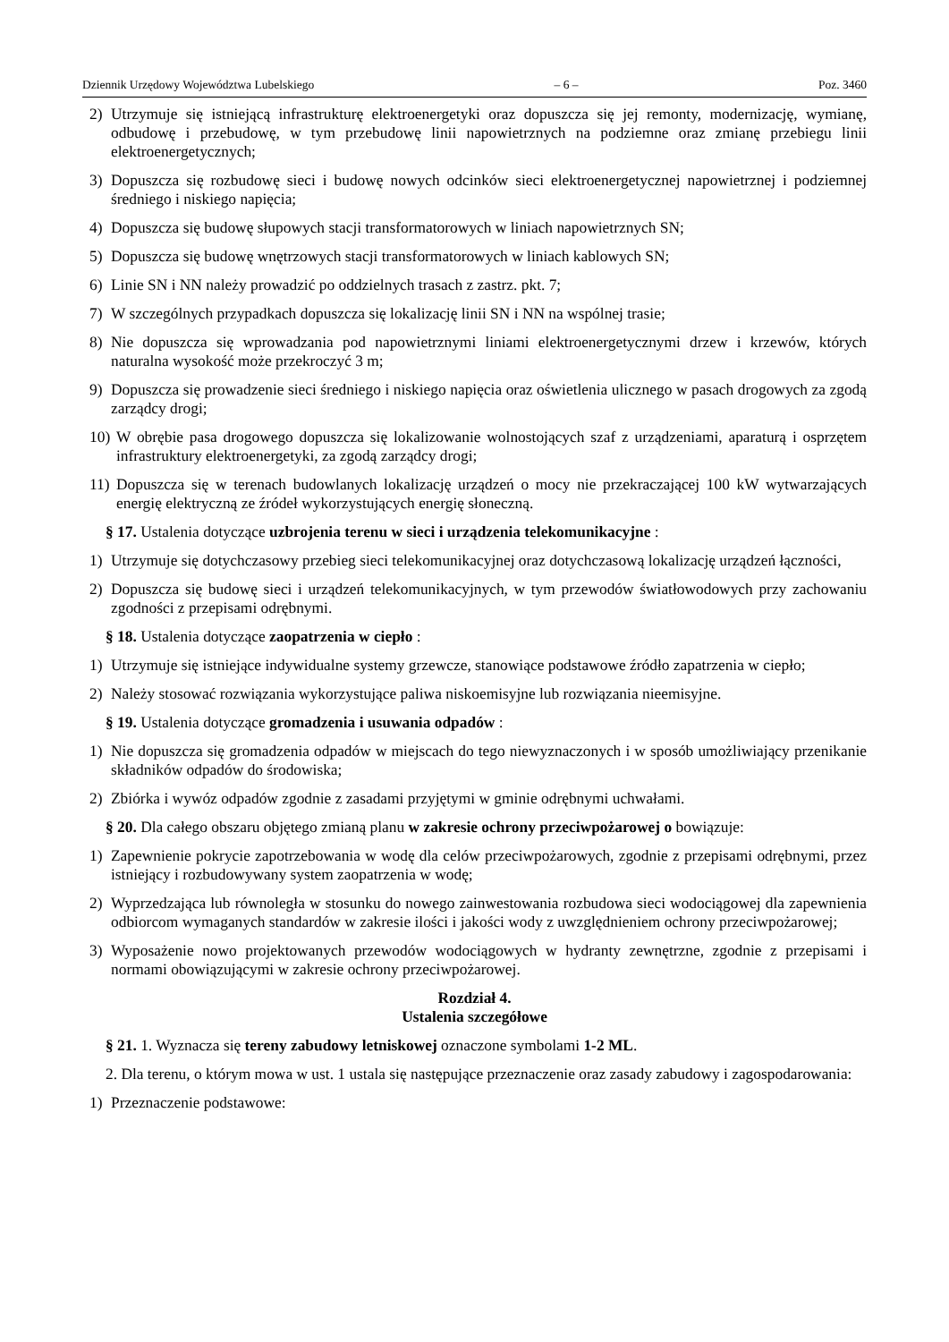Dziennik Urzędowy Województwa Lubelskiego – 6 – Poz. 3460
2) Utrzymuje się istniejącą infrastrukturę elektroenergetyki oraz dopuszcza się jej remonty, modernizację, wymianę, odbudowę i przebudowę, w tym przebudowę linii napowietrznych na podziemne oraz zmianę przebiegu linii elektroenergetycznych;
3) Dopuszcza się rozbudowę sieci i budowę nowych odcinków sieci elektroenergetycznej napowietrznej i podziemnej średniego i niskiego napięcia;
4) Dopuszcza się budowę słupowych stacji transformatorowych w liniach napowietrznych SN;
5) Dopuszcza się budowę wnętrzowych stacji transformatorowych w liniach kablowych SN;
6) Linie SN i NN należy prowadzić po oddzielnych trasach z zastrz. pkt. 7;
7) W szczególnych przypadkach dopuszcza się lokalizację linii SN i NN na wspólnej trasie;
8) Nie dopuszcza się wprowadzania pod napowietrznymi liniami elektroenergetycznymi drzew i krzewów, których naturalna wysokość może przekroczyć 3 m;
9) Dopuszcza się prowadzenie sieci średniego i niskiego napięcia oraz oświetlenia ulicznego w pasach drogowych za zgodą zarządcy drogi;
10) W obrębie pasa drogowego dopuszcza się lokalizowanie wolnostojących szaf z urządzeniami, aparaturą i osprzętem infrastruktury elektroenergetyki, za zgodą zarządcy drogi;
11) Dopuszcza się w terenach budowlanych lokalizację urządzeń o mocy nie przekraczającej 100 kW wytwarzających energię elektryczną ze źródeł wykorzystujących energię słoneczną.
§ 17. Ustalenia dotyczące uzbrojenia terenu w sieci i urządzenia telekomunikacyjne :
1) Utrzymuje się dotychczasowy przebieg sieci telekomunikacyjnej oraz dotychczasową lokalizację urządzeń łączności,
2) Dopuszcza się budowę sieci i urządzeń telekomunikacyjnych, w tym przewodów światłowodowych przy zachowaniu zgodności z przepisami odrębnymi.
§ 18. Ustalenia dotyczące zaopatrzenia w ciepło :
1) Utrzymuje się istniejące indywidualne systemy grzewcze, stanowiące podstawowe źródło zapatrzenia w ciepło;
2) Należy stosować rozwiązania wykorzystujące paliwa niskoemisyjne lub rozwiązania nieemisyjne.
§ 19. Ustalenia dotyczące gromadzenia i usuwania odpadów :
1) Nie dopuszcza się gromadzenia odpadów w miejscach do tego niewyznaczonych i w sposób umożliwiający przenikanie składników odpadów do środowiska;
2) Zbiórka i wywóz odpadów zgodnie z zasadami przyjętymi w gminie odrębnymi uchwałami.
§ 20. Dla całego obszaru objętego zmianą planu w zakresie ochrony przeciwpożarowej o bowiązuje:
1) Zapewnienie pokrycie zapotrzebowania w wodę dla celów przeciwpożarowych, zgodnie z przepisami odrębnymi, przez istniejący i rozbudowywany system zaopatrzenia w wodę;
2) Wyprzedzająca lub równoległa w stosunku do nowego zainwestowania rozbudowa sieci wodociągowej dla zapewnienia odbiorcom wymaganych standardów w zakresie ilości i jakości wody z uwzględnieniem ochrony przeciwpożarowej;
3) Wyposażenie nowo projektowanych przewodów wodociągowych w hydranty zewnętrzne, zgodnie z przepisami i normami obowiązującymi w zakresie ochrony przeciwpożarowej.
Rozdział 4.
Ustalenia szczegółowe
§ 21. 1. Wyznacza się tereny zabudowy letniskowej oznaczone symbolami 1-2 ML.
2. Dla terenu, o którym mowa w ust. 1 ustala się następujące przeznaczenie oraz zasady zabudowy i zagospodarowania:
1) Przeznaczenie podstawowe: